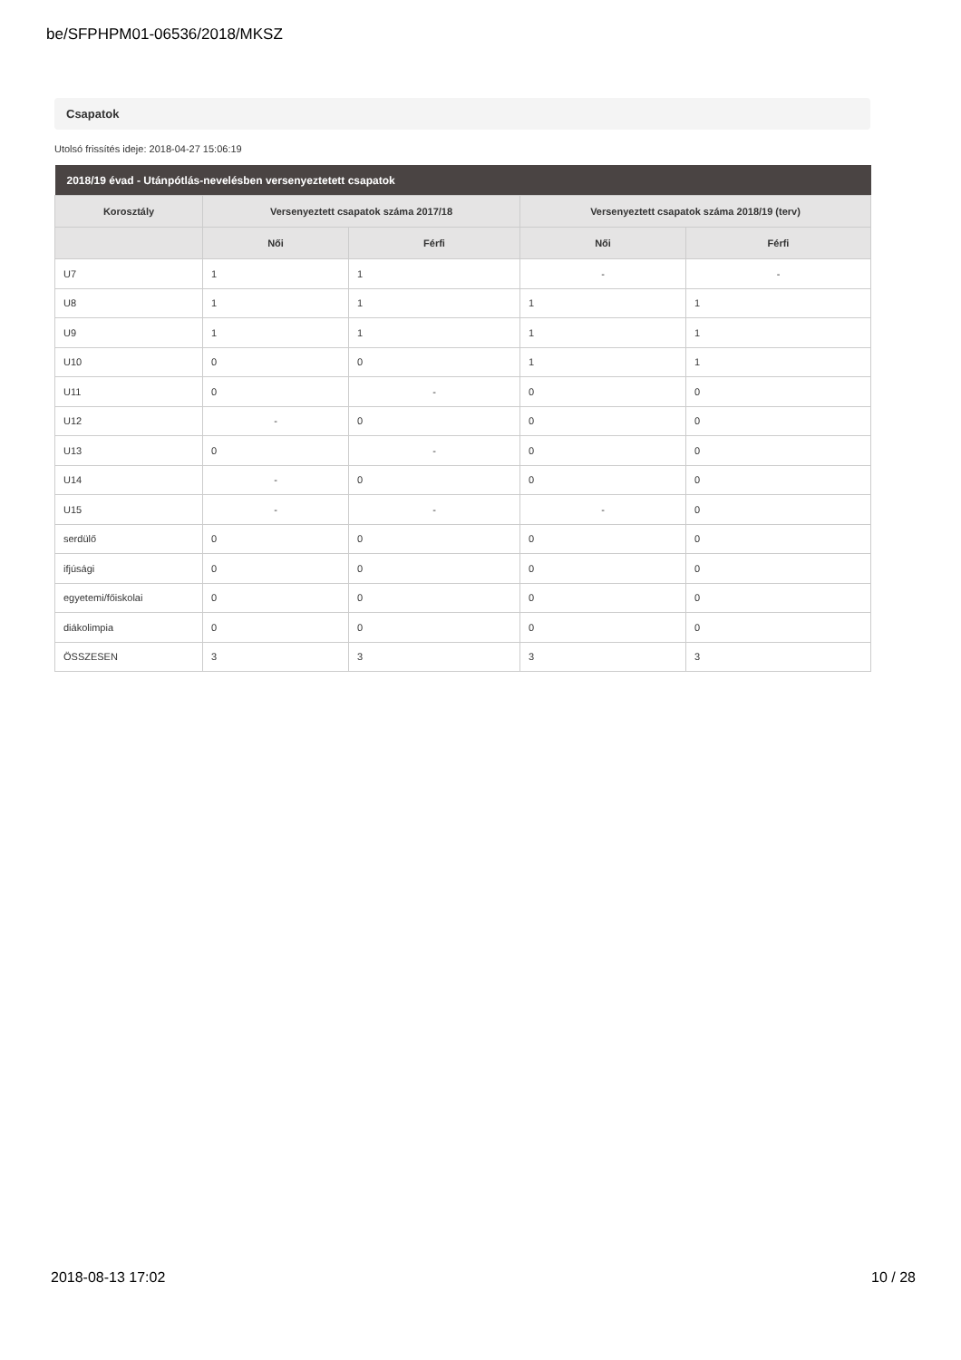be/SFPHPM01-06536/2018/MKSZ
Csapatok
Utolsó frissítés ideje: 2018-04-27 15:06:19
| 2018/19 évad - Utánpótlás-nevelésben versenyeztetett csapatok | | | | |
| --- | --- | --- | --- | --- |
| Korosztály | Versenyeztett csapatok száma 2017/18 | | Versenyeztett csapatok száma 2018/19 (terv) | |
| | Női | Férfi | Női | Férfi |
| U7 | 1 | 1 | - | - |
| U8 | 1 | 1 | 1 | 1 |
| U9 | 1 | 1 | 1 | 1 |
| U10 | 0 | 0 | 1 | 1 |
| U11 | 0 | - | 0 | 0 |
| U12 | - | 0 | 0 | 0 |
| U13 | 0 | - | 0 | 0 |
| U14 | - | 0 | 0 | 0 |
| U15 | - | - | - | 0 |
| serdülő | 0 | 0 | 0 | 0 |
| ifjúsági | 0 | 0 | 0 | 0 |
| egyetemi/főiskolai | 0 | 0 | 0 | 0 |
| diákolimpia | 0 | 0 | 0 | 0 |
| ÖSSZESEN | 3 | 3 | 3 | 3 |
2018-08-13 17:02 10 / 28